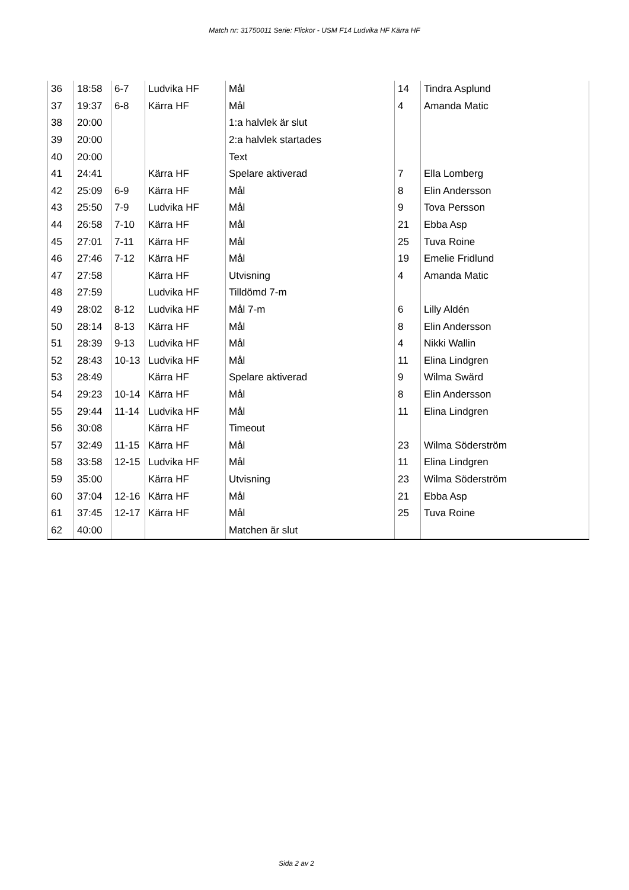Match nr: 31750011 Serie: Flickor - USM F14 Ludvika HF Kärra HF
| 36 | 18:58 | 6-7 | Ludvika HF | Mål | 14 | Tindra Asplund |
| 37 | 19:37 | 6-8 | Kärra HF | Mål | 4 | Amanda Matic |
| 38 | 20:00 | | | 1:a halvlek är slut | | |
| 39 | 20:00 | | | 2:a halvlek startades | | |
| 40 | 20:00 | | | Text | | |
| 41 | 24:41 | | Kärra HF | Spelare aktiverad | 7 | Ella Lomberg |
| 42 | 25:09 | 6-9 | Kärra HF | Mål | 8 | Elin Andersson |
| 43 | 25:50 | 7-9 | Ludvika HF | Mål | 9 | Tova Persson |
| 44 | 26:58 | 7-10 | Kärra HF | Mål | 21 | Ebba Asp |
| 45 | 27:01 | 7-11 | Kärra HF | Mål | 25 | Tuva Roine |
| 46 | 27:46 | 7-12 | Kärra HF | Mål | 19 | Emelie Fridlund |
| 47 | 27:58 | | Kärra HF | Utvisning | 4 | Amanda Matic |
| 48 | 27:59 | | Ludvika HF | Tilldömd 7-m | | |
| 49 | 28:02 | 8-12 | Ludvika HF | Mål 7-m | 6 | Lilly Aldén |
| 50 | 28:14 | 8-13 | Kärra HF | Mål | 8 | Elin Andersson |
| 51 | 28:39 | 9-13 | Ludvika HF | Mål | 4 | Nikki Wallin |
| 52 | 28:43 | 10-13 | Ludvika HF | Mål | 11 | Elina Lindgren |
| 53 | 28:49 | | Kärra HF | Spelare aktiverad | 9 | Wilma Swärd |
| 54 | 29:23 | 10-14 | Kärra HF | Mål | 8 | Elin Andersson |
| 55 | 29:44 | 11-14 | Ludvika HF | Mål | 11 | Elina Lindgren |
| 56 | 30:08 | | Kärra HF | Timeout | | |
| 57 | 32:49 | 11-15 | Kärra HF | Mål | 23 | Wilma Söderström |
| 58 | 33:58 | 12-15 | Ludvika HF | Mål | 11 | Elina Lindgren |
| 59 | 35:00 | | Kärra HF | Utvisning | 23 | Wilma Söderström |
| 60 | 37:04 | 12-16 | Kärra HF | Mål | 21 | Ebba Asp |
| 61 | 37:45 | 12-17 | Kärra HF | Mål | 25 | Tuva Roine |
| 62 | 40:00 | | | Matchen är slut | | |
Sida 2 av 2